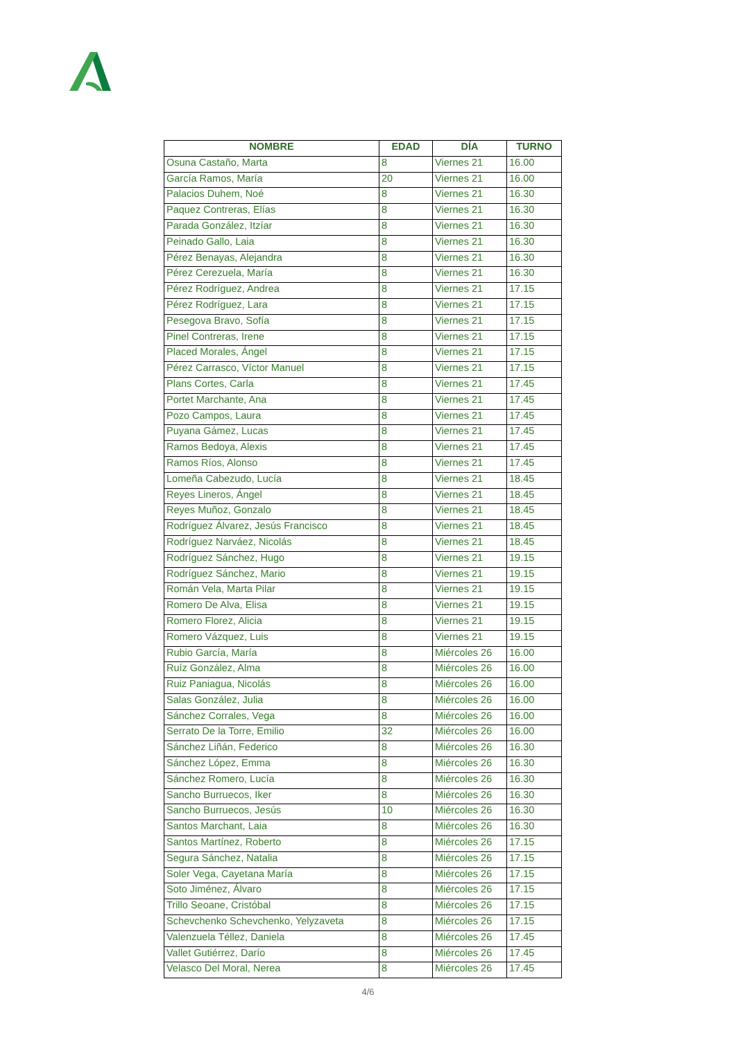| NOMBRE | EDAD | DÍA | TURNO |
| --- | --- | --- | --- |
| Osuna Castaño, Marta | 8 | Viernes 21 | 16.00 |
| García Ramos, María | 20 | Viernes 21 | 16.00 |
| Palacios Duhem, Noé | 8 | Viernes 21 | 16.30 |
| Paquez Contreras, Elías | 8 | Viernes 21 | 16.30 |
| Parada González, Itzíar | 8 | Viernes 21 | 16.30 |
| Peinado Gallo, Laia | 8 | Viernes 21 | 16.30 |
| Pérez Benayas, Alejandra | 8 | Viernes 21 | 16.30 |
| Pérez Cerezuela, María | 8 | Viernes 21 | 16.30 |
| Pérez Rodríguez, Andrea | 8 | Viernes 21 | 17.15 |
| Pérez Rodríguez, Lara | 8 | Viernes 21 | 17.15 |
| Pesegova Bravo, Sofía | 8 | Viernes 21 | 17.15 |
| Pinel Contreras, Irene | 8 | Viernes 21 | 17.15 |
| Placed Morales, Ángel | 8 | Viernes 21 | 17.15 |
| Pérez Carrasco, Víctor Manuel | 8 | Viernes 21 | 17.15 |
| Plans Cortes, Carla | 8 | Viernes 21 | 17.45 |
| Portet Marchante, Ana | 8 | Viernes 21 | 17.45 |
| Pozo Campos, Laura | 8 | Viernes 21 | 17.45 |
| Puyana Gámez, Lucas | 8 | Viernes 21 | 17.45 |
| Ramos Bedoya, Alexis | 8 | Viernes 21 | 17.45 |
| Ramos Ríos, Alonso | 8 | Viernes 21 | 17.45 |
| Lomeña Cabezudo, Lucía | 8 | Viernes 21 | 18.45 |
| Reyes Lineros, Ángel | 8 | Viernes 21 | 18.45 |
| Reyes Muñoz, Gonzalo | 8 | Viernes 21 | 18.45 |
| Rodríguez Álvarez, Jesús Francisco | 8 | Viernes 21 | 18.45 |
| Rodríguez Narváez, Nicolás | 8 | Viernes 21 | 18.45 |
| Rodríguez Sánchez, Hugo | 8 | Viernes 21 | 19.15 |
| Rodríguez Sánchez, Mario | 8 | Viernes 21 | 19.15 |
| Román Vela, Marta Pilar | 8 | Viernes 21 | 19.15 |
| Romero De Alva, Elisa | 8 | Viernes 21 | 19.15 |
| Romero Florez, Alicia | 8 | Viernes 21 | 19.15 |
| Romero Vázquez, Luis | 8 | Viernes 21 | 19.15 |
| Rubio García, María | 8 | Miércoles 26 | 16.00 |
| Ruíz González, Alma | 8 | Miércoles 26 | 16.00 |
| Ruiz Paniagua, Nicolás | 8 | Miércoles 26 | 16.00 |
| Salas González, Julia | 8 | Miércoles 26 | 16.00 |
| Sánchez Corrales, Vega | 8 | Miércoles 26 | 16.00 |
| Serrato De la Torre, Emilio | 32 | Miércoles 26 | 16.00 |
| Sánchez Liñán, Federico | 8 | Miércoles 26 | 16.30 |
| Sánchez López, Emma | 8 | Miércoles 26 | 16.30 |
| Sánchez Romero, Lucía | 8 | Miércoles 26 | 16.30 |
| Sancho Burruecos, Iker | 8 | Miércoles 26 | 16.30 |
| Sancho Burruecos, Jesús | 10 | Miércoles 26 | 16.30 |
| Santos Marchant, Laia | 8 | Miércoles 26 | 16.30 |
| Santos Martínez, Roberto | 8 | Miércoles 26 | 17.15 |
| Segura Sánchez, Natalia | 8 | Miércoles 26 | 17.15 |
| Soler Vega, Cayetana María | 8 | Miércoles 26 | 17.15 |
| Soto Jiménez, Álvaro | 8 | Miércoles 26 | 17.15 |
| Trillo Seoane, Cristóbal | 8 | Miércoles 26 | 17.15 |
| Schevchenko Schevchenko, Yelyzaveta | 8 | Miércoles 26 | 17.15 |
| Valenzuela Téllez, Daniela | 8 | Miércoles 26 | 17.45 |
| Vallet Gutiérrez, Darío | 8 | Miércoles 26 | 17.45 |
| Velasco Del Moral, Nerea | 8 | Miércoles 26 | 17.45 |
4/6